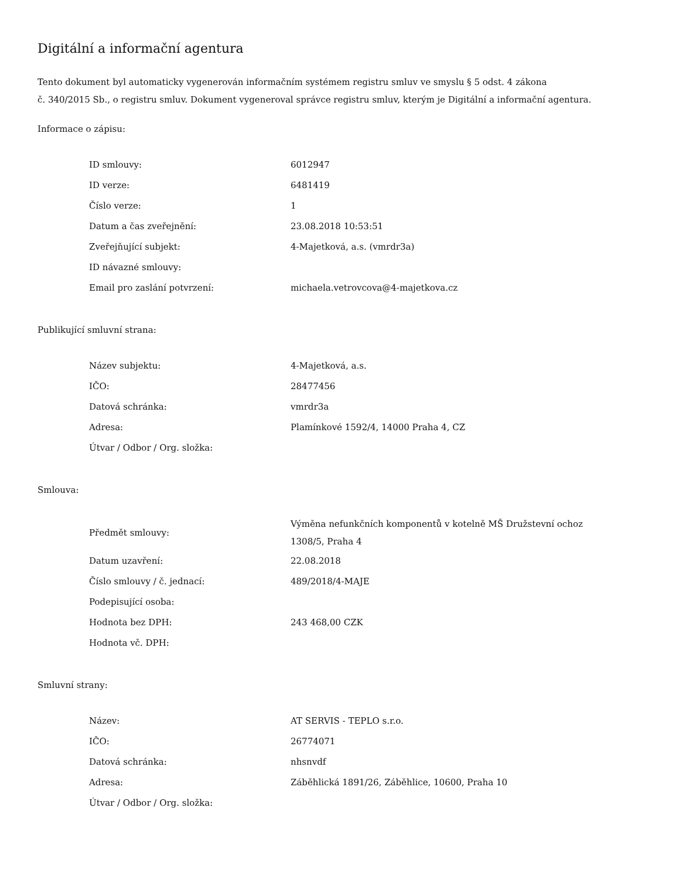Digitální a informační agentura
Tento dokument byl automaticky vygenerován informačním systémem registru smluv ve smyslu § 5 odst. 4 zákona
č. 340/2015 Sb., o registru smluv. Dokument vygeneroval správce registru smluv, kterým je Digitální a informační agentura.
Informace o zápisu:
| ID smlouvy: | 6012947 |
| ID verze: | 6481419 |
| Číslo verze: | 1 |
| Datum a čas zveřejnění: | 23.08.2018 10:53:51 |
| Zveřejňující subjekt: | 4-Majetková, a.s. (vmrdr3a) |
| ID návazné smlouvy: | |
| Email pro zaslání potvrzení: | michaela.vetrovcova@4-majetkova.cz |
Publikující smluvní strana:
| Název subjektu: | 4-Majetková, a.s. |
| IČO: | 28477456 |
| Datová schránka: | vmrdr3a |
| Adresa: | Plamínkové 1592/4, 14000 Praha 4, CZ |
| Útvar / Odbor / Org. složka: | |
Smlouva:
| Předmět smlouvy: | Výměna nefunkčních komponentů v kotelně MŠ Družstevní ochoz 1308/5, Praha 4 |
| Datum uzavření: | 22.08.2018 |
| Číslo smlouvy / č. jednací: | 489/2018/4-MAJE |
| Podepisující osoba: | |
| Hodnota bez DPH: | 243 468,00 CZK |
| Hodnota vč. DPH: | |
Smluvní strany:
| Název: | AT SERVIS - TEPLO s.r.o. |
| IČO: | 26774071 |
| Datová schránka: | nhsnvdf |
| Adresa: | Záběhlická 1891/26, Záběhlice, 10600, Praha 10 |
| Útvar / Odbor / Org. složka: | |